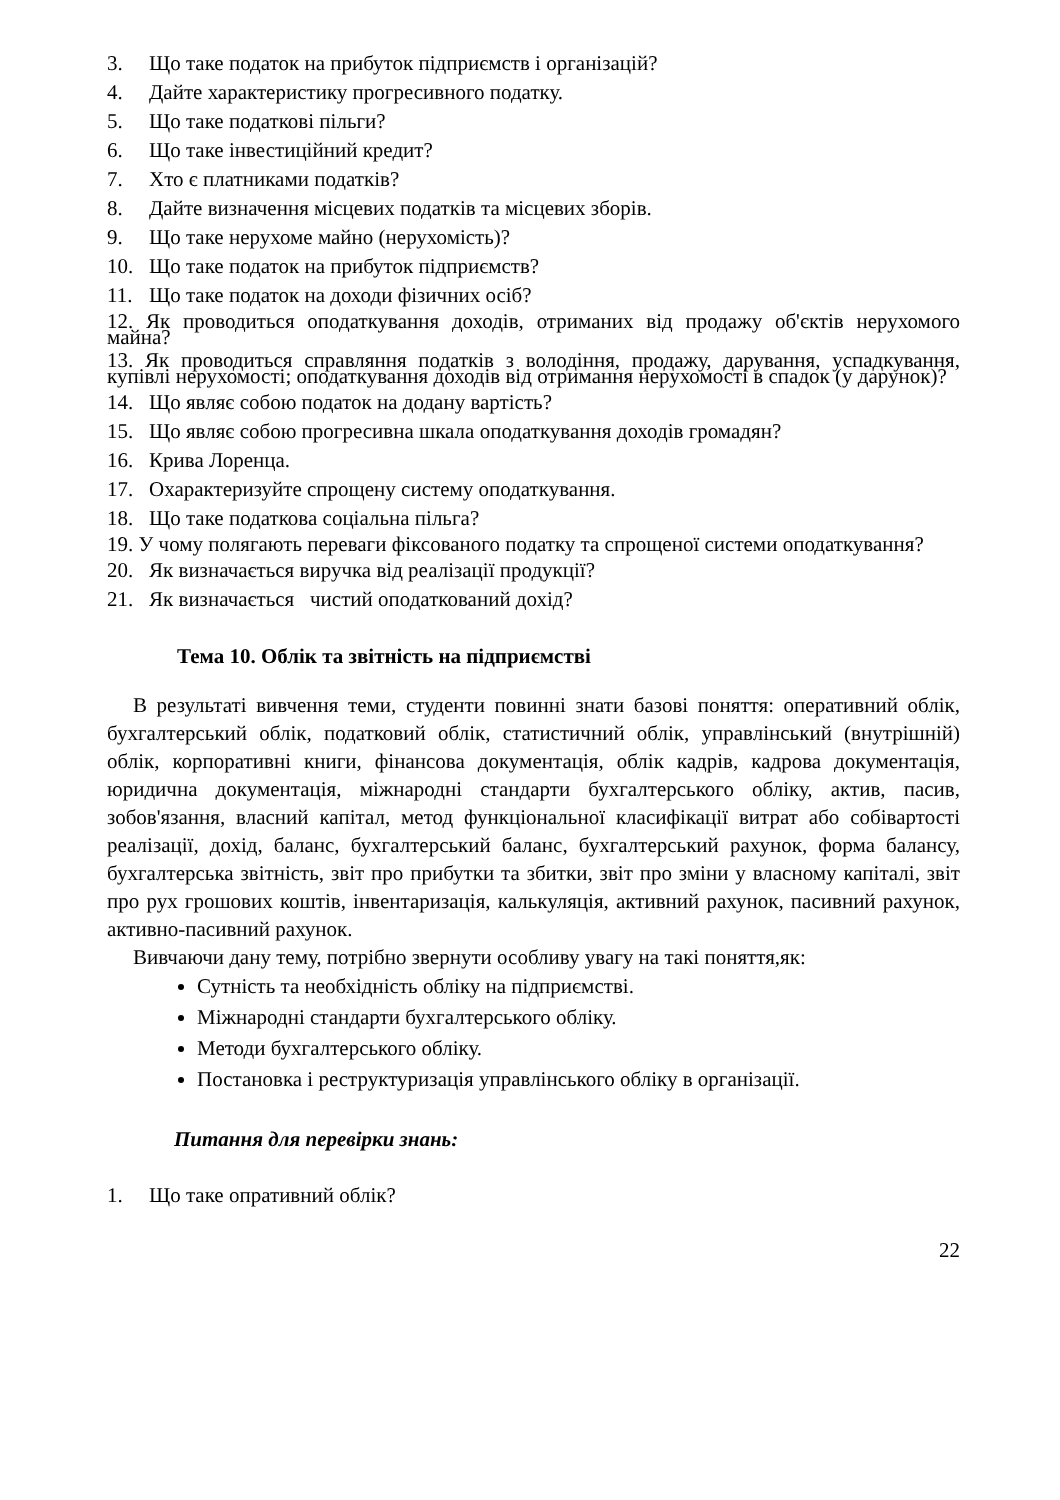3. Що таке податок на прибуток підприємств і організацій?
4. Дайте характеристику прогресивного податку.
5. Що таке податкові пільги?
6. Що таке інвестиційний кредит?
7. Хто є платниками податків?
8. Дайте визначення місцевих податків та місцевих зборів.
9. Що таке нерухоме майно (нерухомість)?
10. Що таке податок на прибуток підприємств?
11. Що таке податок на доходи фізичних осіб?
12. Як проводиться оподаткування доходів, отриманих від продажу об'єктів нерухомого майна?
13. Як проводиться справляння податків з володіння, продажу, дарування, успадкування, купівлі нерухомості; оподаткування доходів від отримання нерухомості в спадок (у дарунок)?
14. Що являє собою податок на додану вартість?
15. Що являє собою прогресивна шкала оподаткування доходів громадян?
16. Крива Лоренца.
17. Охарактеризуйте спрощену систему оподаткування.
18. Що таке податкова соціальна пільга?
19. У чому полягають переваги фіксованого податку та спрощеної системи оподаткування?
20. Як визначається виручка від реалізації продукції?
21. Як визначається чистий оподаткований дохід?
Тема 10. Облік та звітність на підприємстві
В результаті вивчення теми, студенти повинні знати базові поняття: оперативний облік, бухгалтерський облік, податковий облік, статистичний облік, управлінський (внутрішній) облік, корпоративні книги, фінансова документація, облік кадрів, кадрова документація, юридична документація, міжнародні стандарти бухгалтерського обліку, актив, пасив, зобов'язання, власний капітал, метод функціональної класифікації витрат або собівартості реалізації, дохід, баланс, бухгалтерський баланс, бухгалтерський рахунок, форма балансу, бухгалтерська звітність, звіт про прибутки та збитки, звіт про зміни у власному капіталі, звіт про рух грошових коштів, інвентаризація, калькуляція, активний рахунок, пасивний рахунок, активно-пасивний рахунок.
Вивчаючи дану тему, потрібно звернути особливу увагу на такі поняття,як:
Сутність та необхідність обліку на підприємстві.
Міжнародні стандарти бухгалтерського обліку.
Методи бухгалтерського обліку.
Постановка і реструктуризація управлінського обліку в організації.
Питання для перевірки знань:
1. Що таке опративний облік?
22